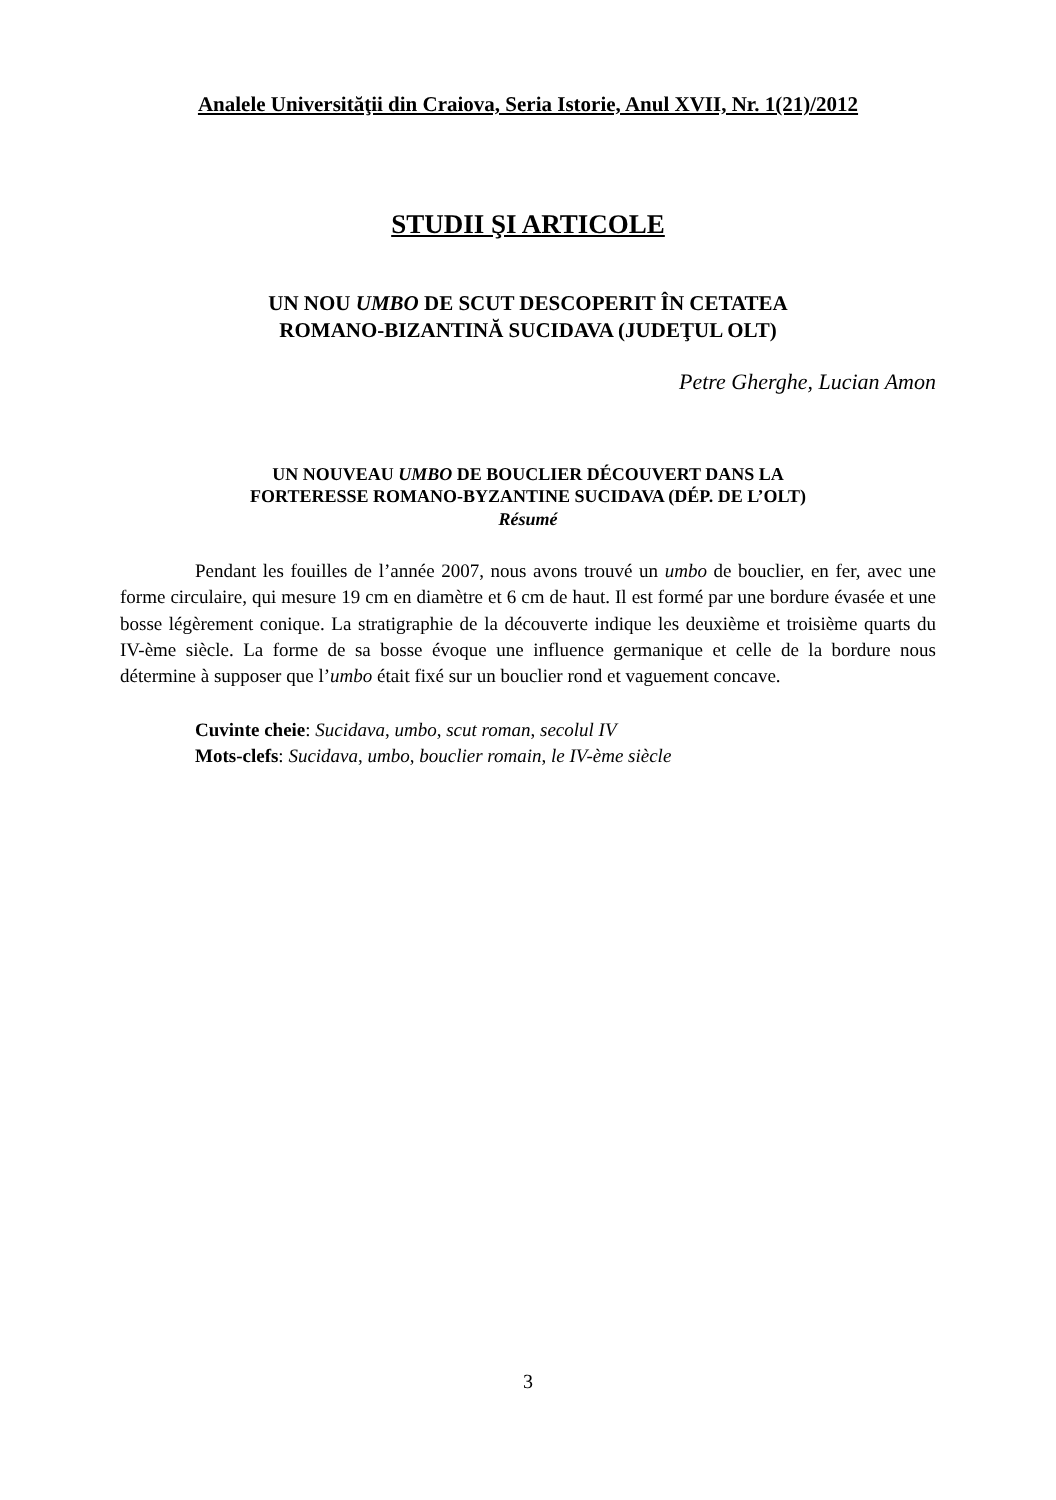Analele Universităţii din Craiova, Seria Istorie, Anul XVII, Nr. 1(21)/2012
STUDII ŞI ARTICOLE
UN NOU UMBO DE SCUT DESCOPERIT ÎN CETATEA
ROMANO-BIZANTINĂ SUCIDAVA (JUDEŢUL OLT)
Petre Gherghe, Lucian Amon
UN NOUVEAU UMBO DE BOUCLIER DÉCOUVERT DANS LA
FORTERESSE ROMANO-BYZANTINE SUCIDAVA (DÉP. DE L’OLT)
Résumé
Pendant les fouilles de l’année 2007, nous avons trouvé un umbo de bouclier, en fer, avec une forme circulaire, qui mesure 19 cm en diamètre et 6 cm de haut. Il est formé par une bordure évasée et une bosse légèrement conique. La stratigraphie de la découverte indique les deuxième et troisième quarts du IV-ème siècle. La forme de sa bosse évoque une influence germanique et celle de la bordure nous détermine à supposer que l’umbo était fixé sur un bouclier rond et vaguement concave.
Cuvinte cheie: Sucidava, umbo, scut roman, secolul IV
Mots-clefs: Sucidava, umbo, bouclier romain, le IV-ème siècle
3